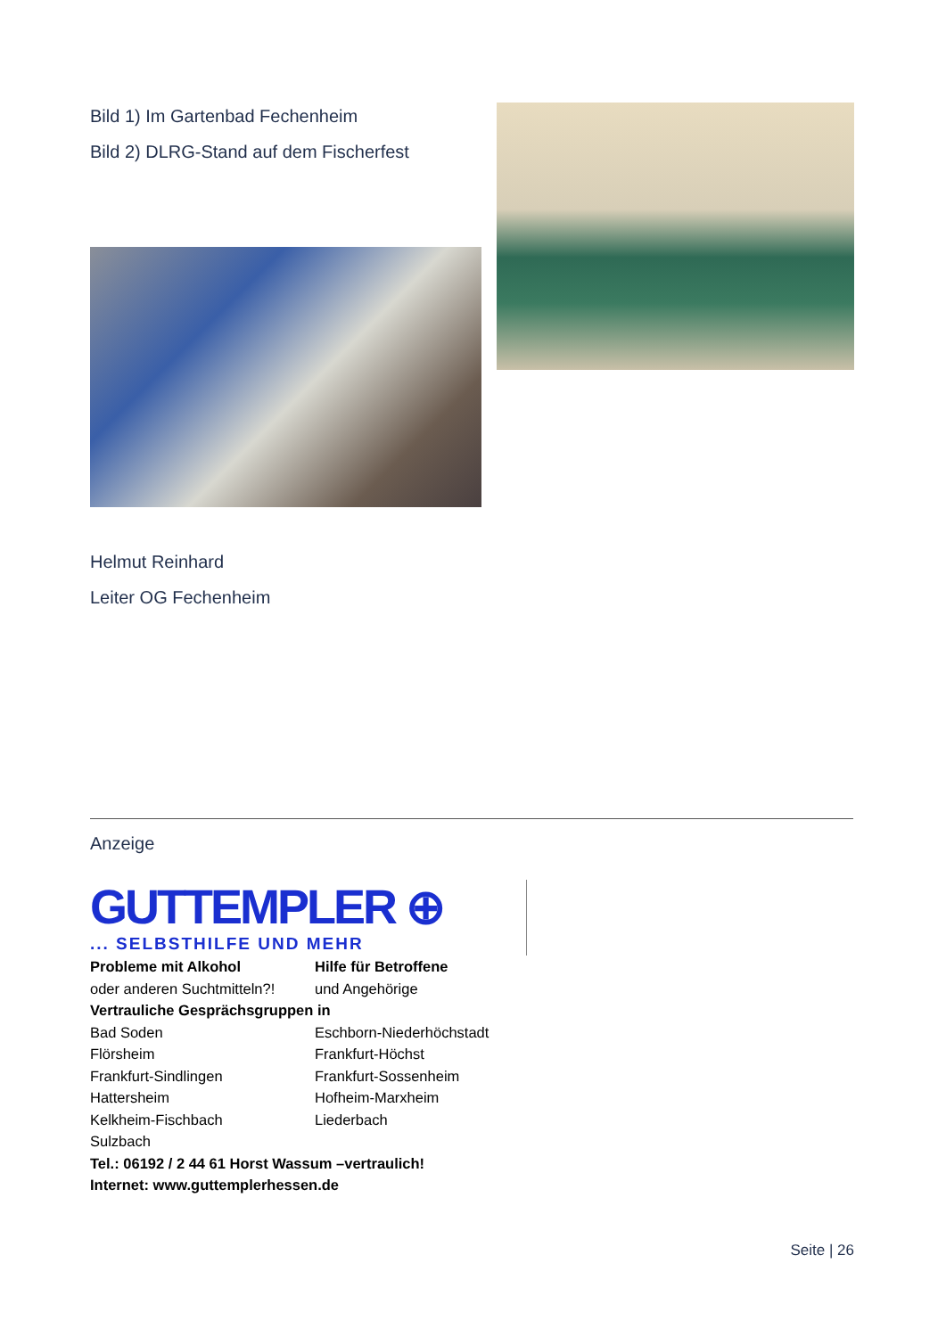Bild 1) Im Gartenbad Fechenheim
Bild 2) DLRG-Stand auf dem Fischerfest
Helmut Reinhard
Leiter OG Fechenheim
Anzeige
GUTTEMPLER ⊕
... SELBSTHILFE UND MEHR
Probleme mit Alkohol Hilfe für Betroffene oder anderen Suchtmitteln?! und Angehörige
Vertrauliche Gesprächsgruppen in
Bad Soden Eschborn-Niederhöchstadt Flörsheim Frankfurt-Höchst Frankfurt-Sindlingen Frankfurt-Sossenheim Hattersheim Hofheim-Marxheim Kelkheim-Fischbach Liederbach Sulzbach
Tel.: 06192 / 2 44 61 Horst Wassum –vertraulich!
Internet: www.guttemplerhessen.de
Seite | 26